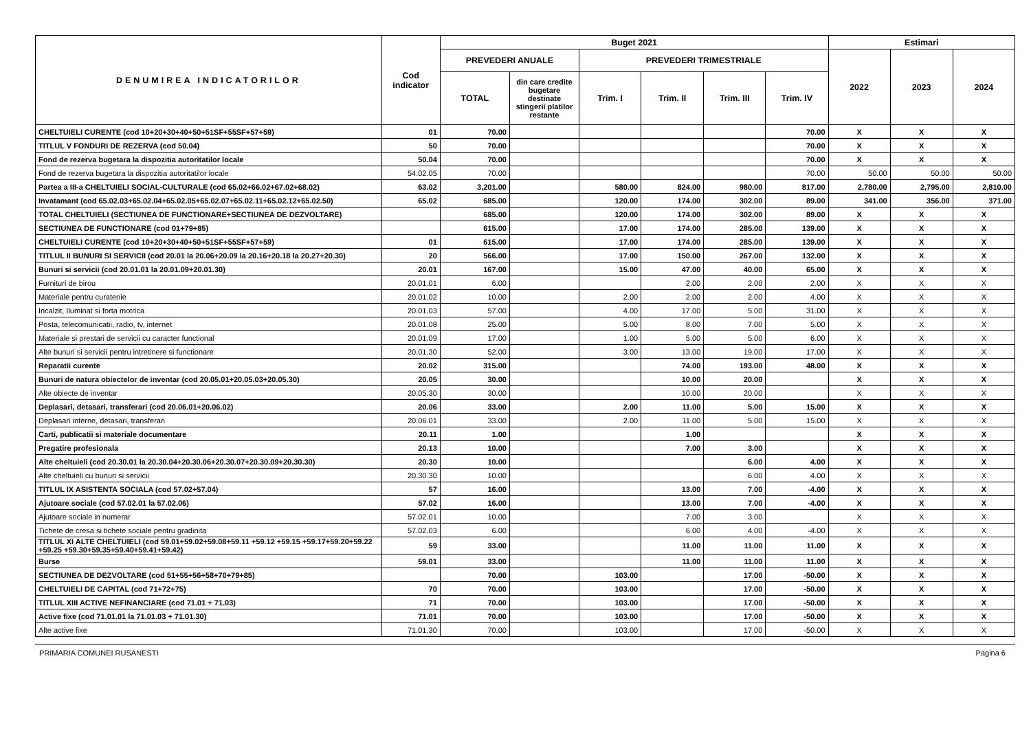| DENUMIREA INDICATORILOR | Cod indicator | Buget 2021 | | | | | | Estimari | | |
| --- | --- | --- | --- | --- | --- | --- | --- | --- | --- | --- |
| | | PREVEDERI ANUALE | | PREVEDERI TRIMESTRIALE | | | | 2022 | 2023 | 2024 |
| | | TOTAL | din care credite bugetare destinate stingerii platilor restante | Trim. I | Trim. II | Trim. III | Trim. IV | | | |
| CHELTUIELI CURENTE (cod 10+20+30+40+50+51SF+55SF+57+59) | 01 | 70.00 | | | | | 70.00 | X | X | X |
| TITLUL V FONDURI DE REZERVA (cod 50.04) | 50 | 70.00 | | | | | 70.00 | X | X | X |
| Fond de rezerva bugetara la dispozitia autoritatilor locale | 50.04 | 70.00 | | | | | 70.00 | X | X | X |
| Fond de rezerva bugetara la dispozitia autoritatilor locale | 54.02.05 | 70.00 | | | | | 70.00 | 50.00 | 50.00 | 50.00 |
| Partea a III-a CHELTUIELI SOCIAL-CULTURALE (cod 65.02+66.02+67.02+68.02) | 63.02 | 3,201.00 | | 580.00 | 824.00 | 980.00 | 817.00 | 2,780.00 | 2,795.00 | 2,810.00 |
| Invatamant (cod 65.02.03+65.02.04+65.02.05+65.02.07+65.02.11+65.02.12+65.02.50) | 65.02 | 685.00 | | 120.00 | 174.00 | 302.00 | 89.00 | 341.00 | 356.00 | 371.00 |
| TOTAL CHELTUIELI (SECTIUNEA DE FUNCTIONARE+SECTIUNEA DE DEZVOLTARE) | | 685.00 | | 120.00 | 174.00 | 302.00 | 89.00 | X | X | X |
| SECTIUNEA DE FUNCTIONARE (cod 01+79+85) | | 615.00 | | 17.00 | 174.00 | 285.00 | 139.00 | X | X | X |
| CHELTUIELI CURENTE (cod 10+20+30+40+50+51SF+55SF+57+59) | 01 | 615.00 | | 17.00 | 174.00 | 285.00 | 139.00 | X | X | X |
| TITLUL II BUNURI SI SERVICII (cod 20.01 la 20.06+20.09 la 20.16+20.18 la 20.27+20.30) | 20 | 566.00 | | 17.00 | 150.00 | 267.00 | 132.00 | X | X | X |
| Bunuri si servicii (cod 20.01.01 la 20.01.09+20.01.30) | 20.01 | 167.00 | | 15.00 | 47.00 | 40.00 | 65.00 | X | X | X |
| Furnituri de birou | 20.01.01 | 6.00 | | | 2.00 | 2.00 | 2.00 | X | X | X |
| Materiale pentru curatenie | 20.01.02 | 10.00 | | 2.00 | 2.00 | 2.00 | 4.00 | X | X | X |
| Incalzit, Iluminat si forta motrica | 20.01.03 | 57.00 | | 4.00 | 17.00 | 5.00 | 31.00 | X | X | X |
| Posta, telecomunicatii, radio, tv, internet | 20.01.08 | 25.00 | | 5.00 | 8.00 | 7.00 | 5.00 | X | X | X |
| Materiale si prestari de servicii cu caracter functional | 20.01.09 | 17.00 | | 1.00 | 5.00 | 5.00 | 6.00 | X | X | X |
| Alte bunuri si servicii pentru intretinere si functionare | 20.01.30 | 52.00 | | 3.00 | 13.00 | 19.00 | 17.00 | X | X | X |
| Reparatii curente | 20.02 | 315.00 | | | 74.00 | 193.00 | 48.00 | X | X | X |
| Bunuri de natura obiectelor de inventar (cod 20.05.01+20.05.03+20.05.30) | 20.05 | 30.00 | | | 10.00 | 20.00 | | X | X | X |
| Alte obiecte de inventar | 20.05.30 | 30.00 | | | 10.00 | 20.00 | | X | X | X |
| Deplasari, detasari, transferari (cod 20.06.01+20.06.02) | 20.06 | 33.00 | | 2.00 | 11.00 | 5.00 | 15.00 | X | X | X |
| Deplasari interne, detasari, transferari | 20.06.01 | 33.00 | | 2.00 | 11.00 | 5.00 | 15.00 | X | X | X |
| Carti, publicatii si materiale documentare | 20.11 | 1.00 | | | 1.00 | | | X | X | X |
| Pregatire profesionala | 20.13 | 10.00 | | | 7.00 | 3.00 | | X | X | X |
| Alte cheltuieli (cod 20.30.01 la 20.30.04+20.30.06+20.30.07+20.30.09+20.30.30) | 20.30 | 10.00 | | | | 6.00 | 4.00 | X | X | X |
| Alte cheltuieli cu bunuri si servicii | 20.30.30 | 10.00 | | | | 6.00 | 4.00 | X | X | X |
| TITLUL IX ASISTENTA SOCIALA (cod 57.02+57.04) | 57 | 16.00 | | | 13.00 | 7.00 | -4.00 | X | X | X |
| Ajutoare sociale (cod 57.02.01 la 57.02.06) | 57.02 | 16.00 | | | 13.00 | 7.00 | -4.00 | X | X | X |
| Ajutoare sociale in numerar | 57.02.01 | 10.00 | | | 7.00 | 3.00 | | X | X | X |
| Tichete de cresa si tichete sociale pentru gradinita | 57.02.03 | 6.00 | | | 6.00 | 4.00 | -4.00 | X | X | X |
| TITLUL XI ALTE CHELTUIELI (cod 59.01+59.02+59.08+59.11 +59.12 +59.15 +59.17+59.20+59.22 +59.25 +59.30+59.35+59.40+59.41+59.42) | 59 | 33.00 | | | 11.00 | 11.00 | 11.00 | X | X | X |
| Burse | 59.01 | 33.00 | | | 11.00 | 11.00 | 11.00 | X | X | X |
| SECTIUNEA DE DEZVOLTARE (cod 51+55+56+58+70+79+85) | | 70.00 | | 103.00 | | 17.00 | -50.00 | X | X | X |
| CHELTUIELI DE CAPITAL (cod 71+72+75) | 70 | 70.00 | | 103.00 | | 17.00 | -50.00 | X | X | X |
| TITLUL XIII ACTIVE NEFINANCIARE (cod 71.01 + 71.03) | 71 | 70.00 | | 103.00 | | 17.00 | -50.00 | X | X | X |
| Active fixe (cod 71.01.01 la 71.01.03 + 71.01.30) | 71.01 | 70.00 | | 103.00 | | 17.00 | -50.00 | X | X | X |
| Alte active fixe | 71.01.30 | 70.00 | | 103.00 | | 17.00 | -50.00 | X | X | X |
PRIMARIA COMUNEI RUSANESTI Pagina 6